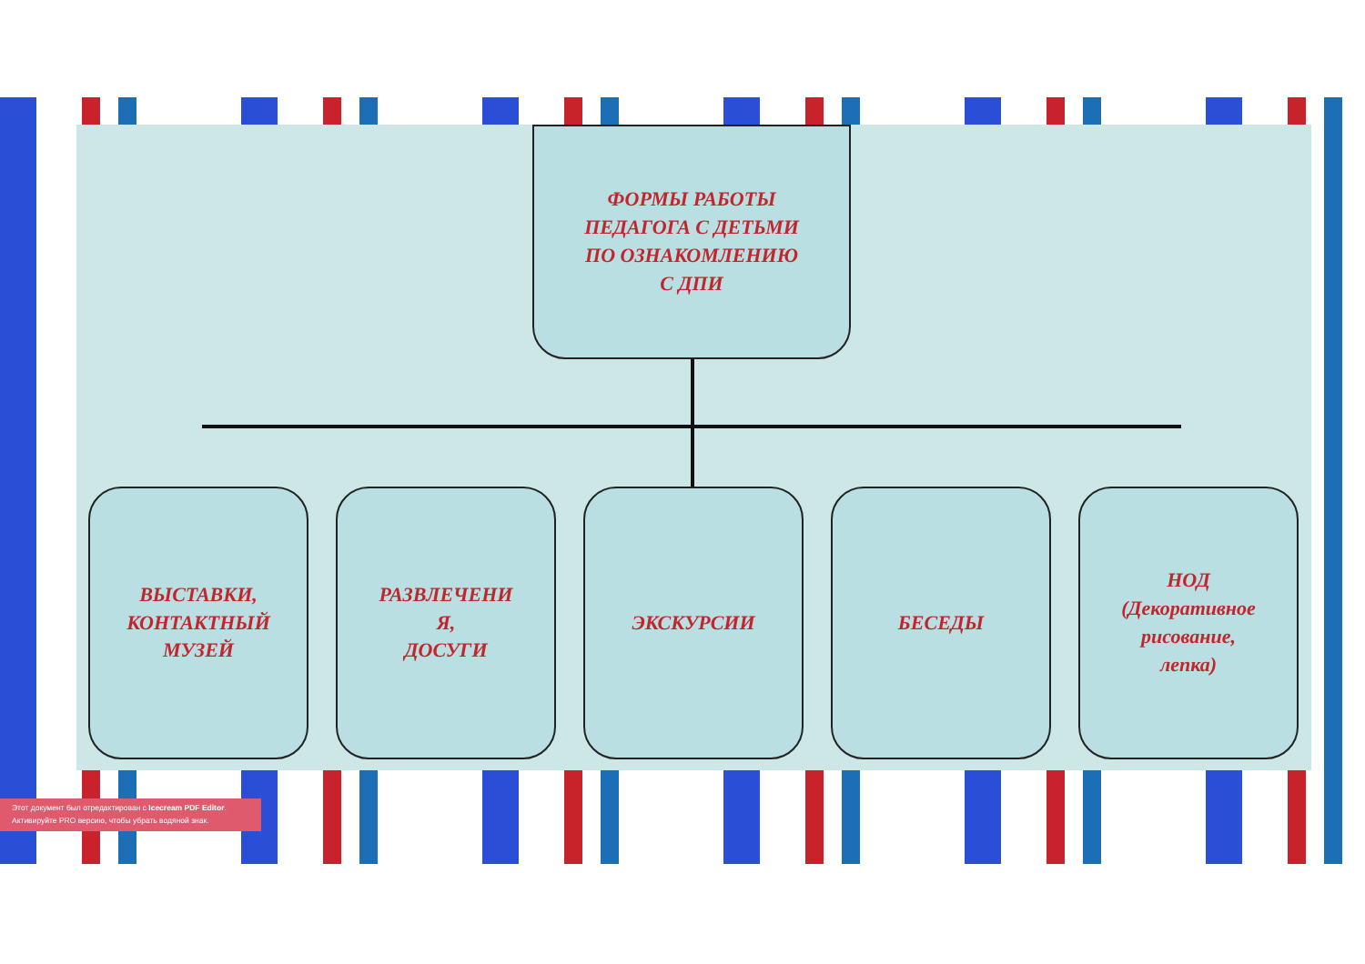ФОРМЫ РАБОТЫ
ПЕДАГОГА С ДЕТЬМИ
ПО ОЗНАКОМЛЕНИЮ
С ДПИ
ВЫСТАВКИ,
КОНТАКТНЫЙ
МУЗЕЙ
РАЗВЛЕЧЕНИ
Я,
ДОСУГИ
ЭКСКУРСИИ БЕСЕДЫ НОД
(Декоративное
рисование,
лепка)
Этот документ был отредактирован с Icecream PDF Editor.
Активируйте PRO версию, чтобы убрать водяной знак.